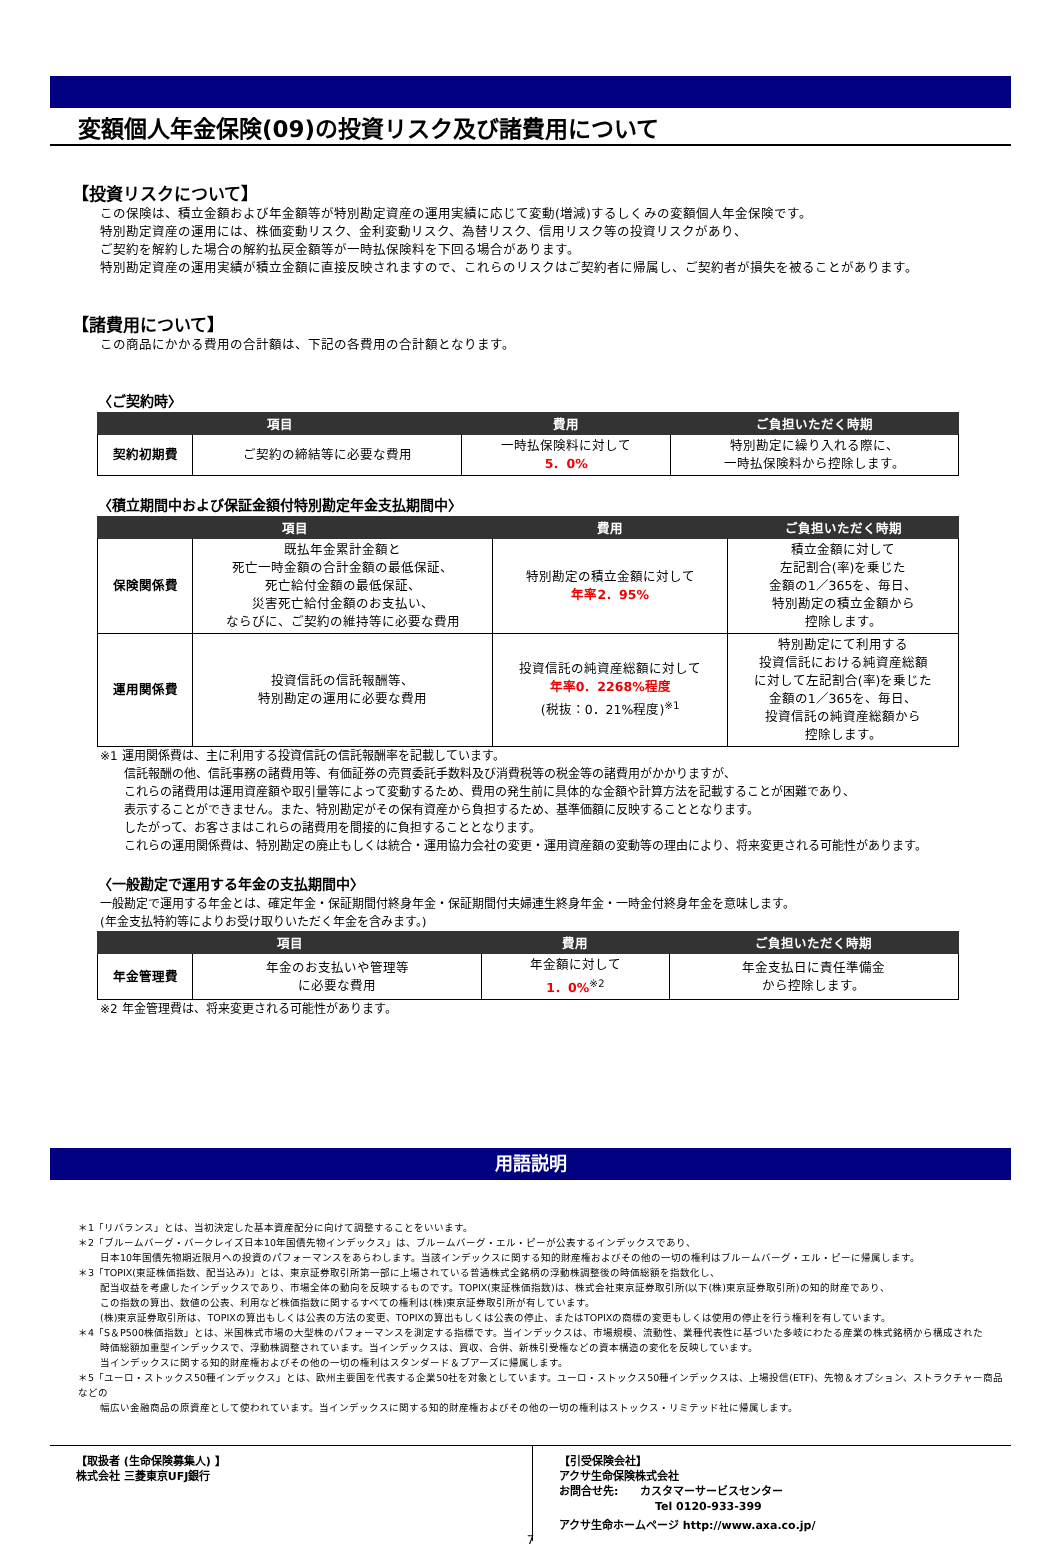変額個人年金保険(09)の投資リスク及び諸費用について
【投資リスクについて】
この保険は、積立金額および年金額等が特別勘定資産の運用実績に応じて変動(増減)するしくみの変額個人年金保険です。
特別勘定資産の運用には、株価変動リスク、金利変動リスク、為替リスク、信用リスク等の投資リスクがあり、
ご契約を解約した場合の解約払戻金額等が一時払保険料を下回る場合があります。
特別勘定資産の運用実績が積立金額に直接反映されますので、これらのリスクはご契約者に帰属し、ご契約者が損失を被ることがあります。
【諸費用について】
この商品にかかる費用の合計額は、下記の各費用の合計額となります。
〈ご契約時〉
| 項目 | | 費用 | ご負担いただく時期 |
| --- | --- | --- | --- |
| 契約初期費 | ご契約の締結等に必要な費用 | 一時払保険料に対して 5．0% | 特別勘定に繰り入れる際に、 一時払保険料から控除します。 |
〈積立期間中および保証金額付特別勘定年金支払期間中〉
| 項目 | | 費用 | ご負担いただく時期 |
| --- | --- | --- | --- |
| 保険関係費 | 既払年金累計金額と 死亡一時金額の合計金額の最低保証、 死亡給付金額の最低保証、 災害死亡給付金額のお支払い、 ならびに、ご契約の維持等に必要な費用 | 特別勘定の積立金額に対して 年率2．95% | 積立金額に対して 左記割合(率)を乗じた 金額の1／365を、毎日、 特別勘定の積立金額から 控除します。 |
| 運用関係費 | 投資信託の信託報酬等、 特別勘定の運用に必要な費用 | 投資信託の純資産総額に対して 年率0．2268%程度 (税抜：0．21%程度)<sup>※1</sup> | 特別勘定にて利用する 投資信託における純資産総額 に対して左記割合(率)を乗じた 金額の1／365を、毎日、 投資信託の純資産総額から 控除します。 |
※1 運用関係費は、主に利用する投資信託の信託報酬率を記載しています。
信託報酬の他、信託事務の諸費用等、有価証券の売買委託手数料及び消費税等の税金等の諸費用がかかりますが、
これらの諸費用は運用資産額や取引量等によって変動するため、費用の発生前に具体的な金額や計算方法を記載することが困難であり、
表示することができません。また、特別勘定がその保有資産から負担するため、基準価額に反映することとなります。
したがって、お客さまはこれらの諸費用を間接的に負担することとなります。
これらの運用関係費は、特別勘定の廃止もしくは統合・運用協力会社の変更・運用資産額の変動等の理由により、将来変更される可能性があります。
〈一般勘定で運用する年金の支払期間中〉
一般勘定で運用する年金とは、確定年金・保証期間付終身年金・保証期間付夫婦連生終身年金・一時金付終身年金を意味します。
(年金支払特約等によりお受け取りいただく年金を含みます。)
| 項目 | | 費用 | ご負担いただく時期 |
| --- | --- | --- | --- |
| 年金管理費 | 年金のお支払いや管理等 に必要な費用 | 年金額に対して 1．0%<sup>※2</sup> | 年金支払日に責任準備金 から控除します。 |
※2 年金管理費は、将来変更される可能性があります。
用語説明
＊1「リバランス」とは、当初決定した基本資産配分に向けて調整することをいいます。
＊2「ブルームバーグ・バークレイズ日本10年国債先物インデックス」は、ブルームバーグ・エル・ピーが公表するインデックスであり、
日本10年国債先物期近限月への投資のパフォーマンスをあらわします。当該インデックスに関する知的財産権およびその他の一切の権利はブルームバーグ・エル・ピーに帰属します。
＊3「TOPIX(東証株価指数、配当込み)」とは、東京証券取引所第一部に上場されている普通株式全銘柄の浮動株調整後の時価総額を指数化し、
配当収益を考慮したインデックスであり、市場全体の動向を反映するものです。TOPIX(東証株価指数)は、株式会社東京証券取引所(以下(株)東京証券取引所)の知的財産であり、
この指数の算出、数値の公表、利用など株価指数に関するすべての権利は(株)東京証券取引所が有しています。
(株)東京証券取引所は、TOPIXの算出もしくは公表の方法の変更、TOPIXの算出もしくは公表の停止、またはTOPIXの商標の変更もしくは使用の停止を行う権利を有しています。
＊4「S＆P500株価指数」とは、米国株式市場の大型株のパフォーマンスを測定する指標です。当インデックスは、市場規模、流動性、業種代表性に基づいた多岐にわたる産業の株式銘柄から構成された
時価総額加重型インデックスで、浮動株調整されています。当インデックスは、買収、合併、新株引受権などの資本構造の変化を反映しています。
当インデックスに関する知的財産権およびその他の一切の権利はスタンダード＆プアーズに帰属します。
＊5「ユーロ・ストックス50種インデックス」とは、欧州主要国を代表する企業50社を対象としています。ユーロ・ストックス50種インデックスは、上場投信(ETF)、先物＆オプション、ストラクチャー商品などの
幅広い金融商品の原資産として使われています。当インデックスに関する知的財産権およびその他の一切の権利はストックス・リミテッド社に帰属します。
【取扱者 (生命保険募集人) 】
株式会社 三菱東京UFJ銀行
【引受保険会社】
アクサ生命保険株式会社
お問合せ先:　　カスタマーサービスセンター
Tel 0120-933-399
アクサ生命ホームページ http://www.axa.co.jp/
7